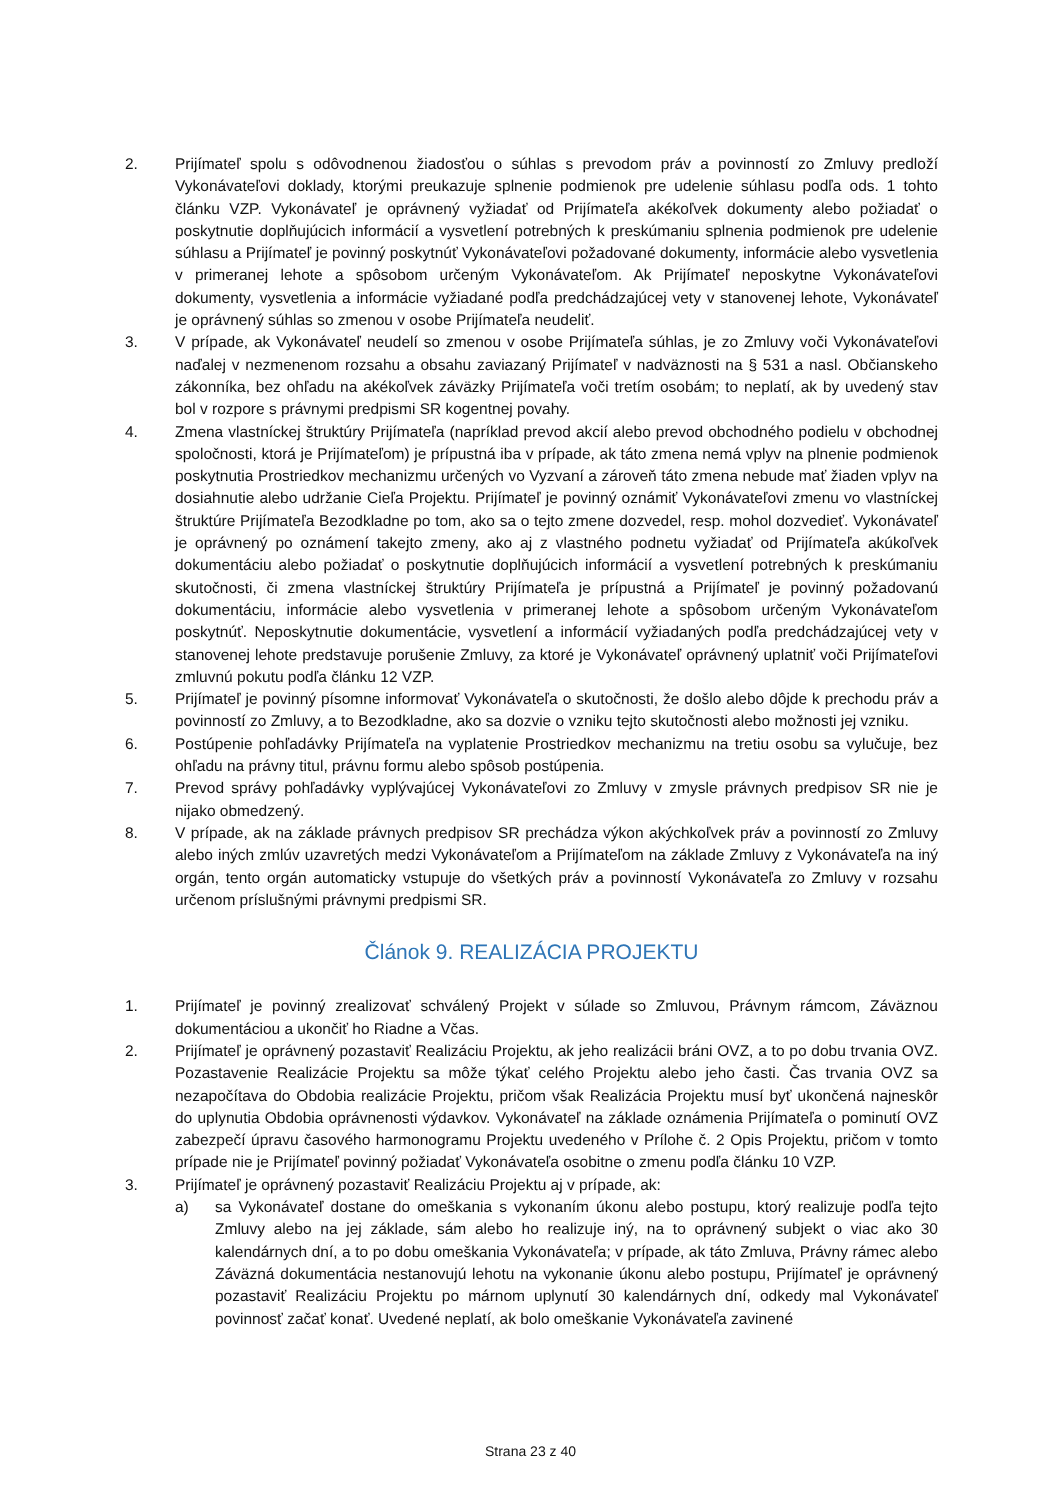2. Prijímateľ spolu s odôvodnenou žiadosťou o súhlas s prevodom práv a povinností zo Zmluvy predloží Vykonávateľovi doklady, ktorými preukazuje splnenie podmienok pre udelenie súhlasu podľa ods. 1 tohto článku VZP. Vykonávateľ je oprávnený vyžiadať od Prijímateľa akékoľvek dokumenty alebo požiadať o poskytnutie doplňujúcich informácií a vysvetlení potrebných k preskúmaniu splnenia podmienok pre udelenie súhlasu a Prijímateľ je povinný poskytnúť Vykonávateľovi požadované dokumenty, informácie alebo vysvetlenia v primeranej lehote a spôsobom určeným Vykonávateľom. Ak Prijímateľ neposkytne Vykonávateľovi dokumenty, vysvetlenia a informácie vyžiadané podľa predchádzajúcej vety v stanovenej lehote, Vykonávateľ je oprávnený súhlas so zmenou v osobe Prijímateľa neudeliť.
3. V prípade, ak Vykonávateľ neudelí so zmenou v osobe Prijímateľa súhlas, je zo Zmluvy voči Vykonávateľovi naďalej v nezmenenom rozsahu a obsahu zaviazaný Prijímateľ v nadväznosti na § 531 a nasl. Občianskeho zákonníka, bez ohľadu na akékoľvek záväzky Prijímateľa voči tretím osobám; to neplatí, ak by uvedený stav bol v rozpore s právnymi predpismi SR kogentnej povahy.
4. Zmena vlastníckej štruktúry Prijímateľa (napríklad prevod akcií alebo prevod obchodného podielu v obchodnej spoločnosti, ktorá je Prijímateľom) je prípustná iba v prípade, ak táto zmena nemá vplyv na plnenie podmienok poskytnutia Prostriedkov mechanizmu určených vo Vyzvaní a zároveň táto zmena nebude mať žiaden vplyv na dosiahnutie alebo udržanie Cieľa Projektu. Prijímateľ je povinný oznámiť Vykonávateľovi zmenu vo vlastníckej štruktúre Prijímateľa Bezodkladne po tom, ako sa o tejto zmene dozvedel, resp. mohol dozvedieť. Vykonávateľ je oprávnený po oznámení takejto zmeny, ako aj z vlastného podnetu vyžiadať od Prijímateľa akúkoľvek dokumentáciu alebo požiadať o poskytnutie doplňujúcich informácií a vysvetlení potrebných k preskúmaniu skutočnosti, či zmena vlastníckej štruktúry Prijímateľa je prípustná a Prijímateľ je povinný požadovanú dokumentáciu, informácie alebo vysvetlenia v primeranej lehote a spôsobom určeným Vykonávateľom poskytnúť. Neposkytnutie dokumentácie, vysvetlení a informácií vyžiadaných podľa predchádzajúcej vety v stanovenej lehote predstavuje porušenie Zmluvy, za ktoré je Vykonávateľ oprávnený uplatniť voči Prijímateľovi zmluvnú pokutu podľa článku 12 VZP.
5. Prijímateľ je povinný písomne informovať Vykonávateľa o skutočnosti, že došlo alebo dôjde k prechodu práv a povinností zo Zmluvy, a to Bezodkladne, ako sa dozvie o vzniku tejto skutočnosti alebo možnosti jej vzniku.
6. Postúpenie pohľadávky Prijímateľa na vyplatenie Prostriedkov mechanizmu na tretiu osobu sa vylučuje, bez ohľadu na právny titul, právnu formu alebo spôsob postúpenia.
7. Prevod správy pohľadávky vyplývajúcej Vykonávateľovi zo Zmluvy v zmysle právnych predpisov SR nie je nijako obmedzený.
8. V prípade, ak na základe právnych predpisov SR prechádza výkon akýchkoľvek práv a povinností zo Zmluvy alebo iných zmlúv uzavretých medzi Vykonávateľom a Prijímateľom na základe Zmluvy z Vykonávateľa na iný orgán, tento orgán automaticky vstupuje do všetkých práv a povinností Vykonávateľa zo Zmluvy v rozsahu určenom príslušnými právnymi predpismi SR.
Článok 9. REALIZÁCIA PROJEKTU
1. Prijímateľ je povinný zrealizovať schválený Projekt v súlade so Zmluvou, Právnym rámcom, Záväznou dokumentáciou a ukončiť ho Riadne a Včas.
2. Prijímateľ je oprávnený pozastaviť Realizáciu Projektu, ak jeho realizácii bráni OVZ, a to po dobu trvania OVZ. Pozastavenie Realizácie Projektu sa môže týkať celého Projektu alebo jeho časti. Čas trvania OVZ sa nezapočítava do Obdobia realizácie Projektu, pričom však Realizácia Projektu musí byť ukončená najneskôr do uplynutia Obdobia oprávnenosti výdavkov. Vykonávateľ na základe oznámenia Prijímateľa o pominutí OVZ zabezpečí úpravu časového harmonogramu Projektu uvedeného v Prílohe č. 2 Opis Projektu, pričom v tomto prípade nie je Prijímateľ povinný požiadať Vykonávateľa osobitne o zmenu podľa článku 10 VZP.
3. Prijímateľ je oprávnený pozastaviť Realizáciu Projektu aj v prípade, ak:
a) sa Vykonávateľ dostane do omeškania s vykonaním úkonu alebo postupu, ktorý realizuje podľa tejto Zmluvy alebo na jej základe, sám alebo ho realizuje iný, na to oprávnený subjekt o viac ako 30 kalendárnych dní, a to po dobu omeškania Vykonávateľa; v prípade, ak táto Zmluva, Právny rámec alebo Záväzná dokumentácia nestanovujú lehotu na vykonanie úkonu alebo postupu, Prijímateľ je oprávnený pozastaviť Realizáciu Projektu po márnom uplynutí 30 kalendárnych dní, odkedy mal Vykonávateľ povinnosť začať konať. Uvedené neplatí, ak bolo omeškanie Vykonávateľa zavinené
Strana 23 z 40